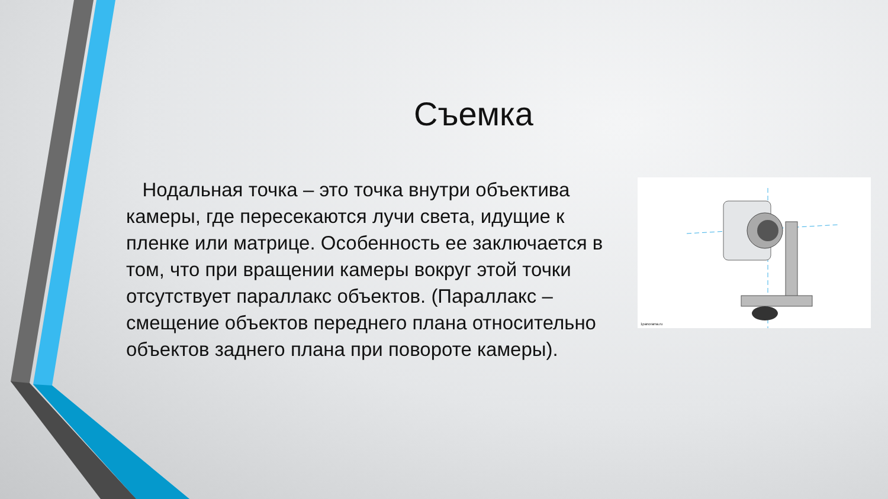Съемка
Нодальная точка – это точка внутри объектива камеры, где пересекаются лучи света, идущие к пленке или матрице. Особенность ее заключается в том, что при вращении камеры вокруг этой точки отсутствует параллакс объектов. (Параллакс – смещение объектов переднего плана относительно объектов заднего плана при повороте камеры).
1panorama.ru